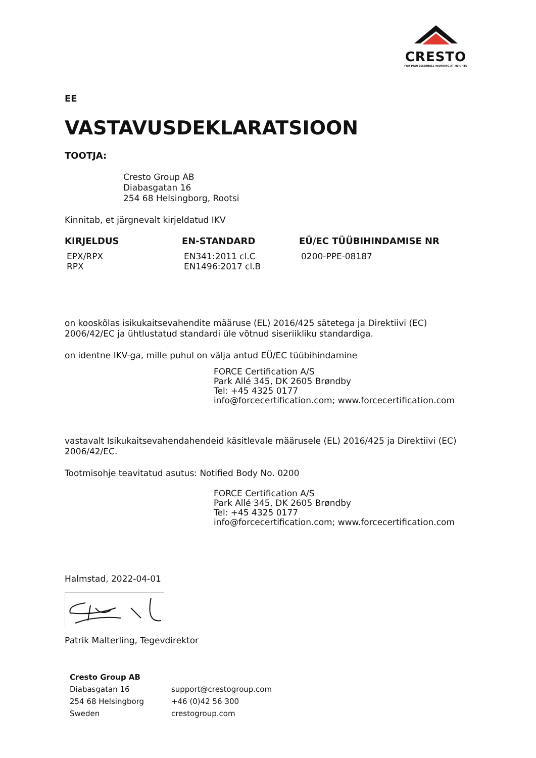CRESTO
FOR PROFESSIONALS WORKING AT HEIGHTS
EE
VASTAVUSDEKLARATSIOON
TOOTJA:
Cresto Group AB
Diabasgatan 16
254 68 Helsingborg, Rootsi
Kinnitab, et järgnevalt kirjeldatud IKV
| KIRJELDUS | EN-STANDARD | EÜ/EC TÜÜBIHINDAMISE NR |
| --- | --- | --- |
| EPX/RPX RPX | EN341:2011 cl.C EN1496:2017 cl.B | 0200-PPE-08187 |
on kooskõlas isikukaitsevahendite määruse (EL) 2016/425 sätetega ja Direktiivi (EC) 2006/42/EC ja ühtlustatud standardi üle võtnud siseriikliku standardiga.
on identne IKV-ga, mille puhul on välja antud EÜ/EC tüübihindamine
FORCE Certification A/S
Park Allé 345, DK 2605 Brøndby
Tel: +45 4325 0177
info@forcecertification.com; www.forcecertification.com
vastavalt Isikukaitsevahendahendeid käsitlevale määrusele (EL) 2016/425 ja Direktiivi (EC) 2006/42/EC.
Tootmisohje teavitatud asutus: Notified Body No. 0200
FORCE Certification A/S
Park Allé 345, DK 2605 Brøndby
Tel: +45 4325 0177
info@forcecertification.com; www.forcecertification.com
Halmstad, 2022-04-01
Patrik Malterling, Tegevdirektor
| Cresto Group AB | |
| Diabasgatan 16 | support@crestogroup.com |
| 254 68 Helsingborg | +46 (0)42 56 300 |
| Sweden | crestogroup.com |